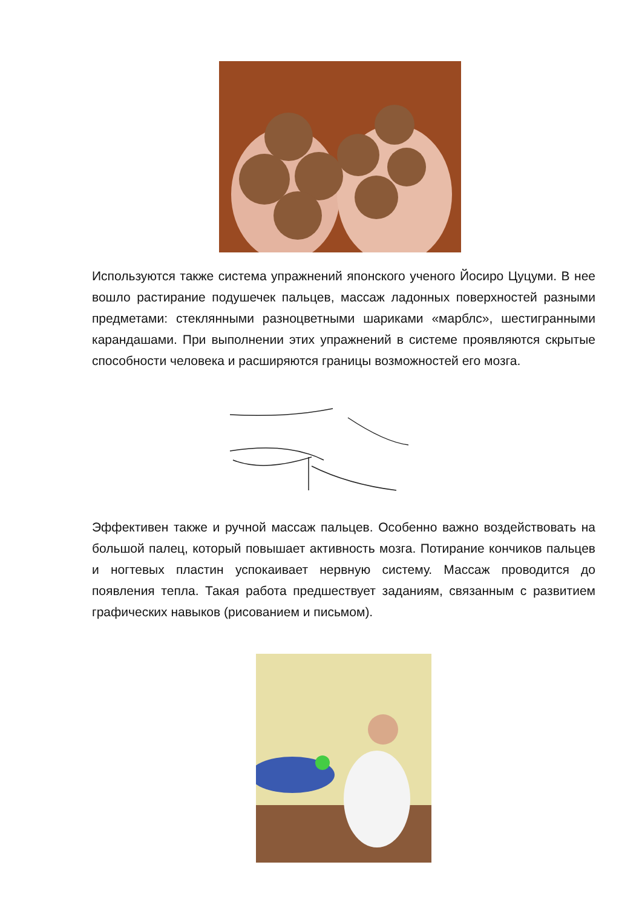Используются также система упражнений японского ученого Йосиро Цуцуми. В нее вошло растирание подушечек пальцев, массаж ладонных поверхностей разными предметами: стеклянными разноцветными шариками «марблс», шестигранными карандашами. При выполнении этих упражнений в системе проявляются скрытые способности человека и расширяются границы возможностей его мозга.
Эффективен также и ручной массаж пальцев. Особенно важно воздействовать на большой палец, который повышает активность мозга. Потирание кончиков пальцев и ногтевых пластин успокаивает нервную систему. Массаж проводится до появления тепла. Такая работа предшествует заданиям, связанным с развитием графических навыков (рисованием и письмом).